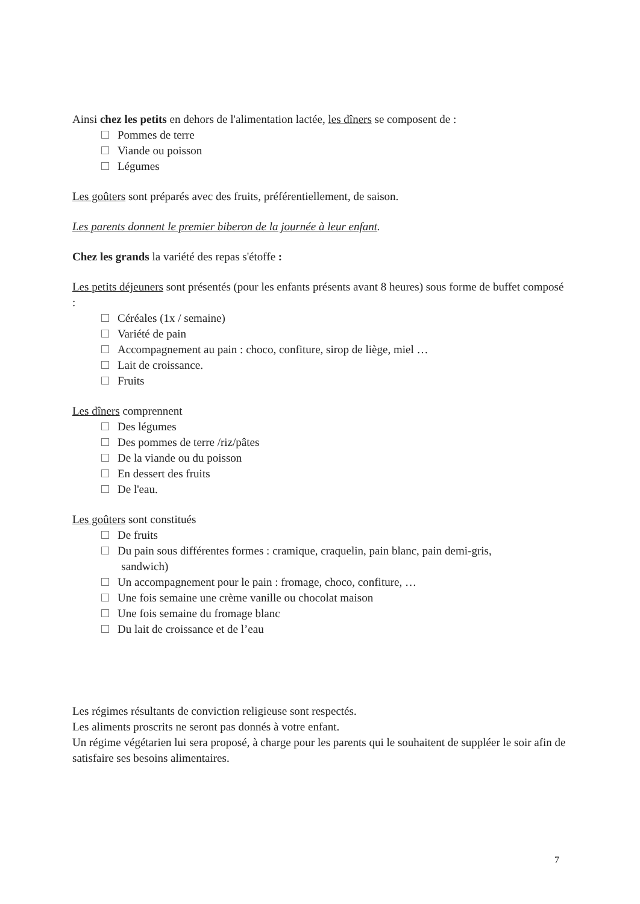Ainsi chez les petits en dehors de l'alimentation lactée, les dîners se composent de :
Pommes de terre
Viande ou poisson
Légumes
Les goûters sont préparés avec des fruits, préférentiellement, de saison.
Les parents donnent le premier biberon de la journée à leur enfant.
Chez les grands la variété des repas s'étoffe :
Les petits déjeuners sont présentés (pour les enfants présents avant 8 heures) sous forme de buffet composé :
Céréales (1x / semaine)
Variété de pain
Accompagnement au pain : choco, confiture, sirop de liège, miel …
Lait de croissance.
Fruits
Les dîners comprennent
Des légumes
Des pommes de terre /riz/pâtes
De la viande ou du poisson
En dessert des fruits
De l'eau.
Les goûters sont constitués
De fruits
Du pain sous différentes formes : cramique, craquelin, pain blanc, pain demi-gris,
sandwich)
Un accompagnement pour le pain : fromage, choco, confiture, …
Une fois semaine une crème vanille ou chocolat maison
Une fois semaine du fromage blanc
Du lait de croissance et de l’eau
Les régimes résultants de conviction religieuse sont respectés.
Les aliments proscrits ne seront pas donnés à votre enfant.
Un régime végétarien lui sera proposé, à charge pour les parents qui le souhaitent de suppléer le soir afin de satisfaire ses besoins alimentaires.
7